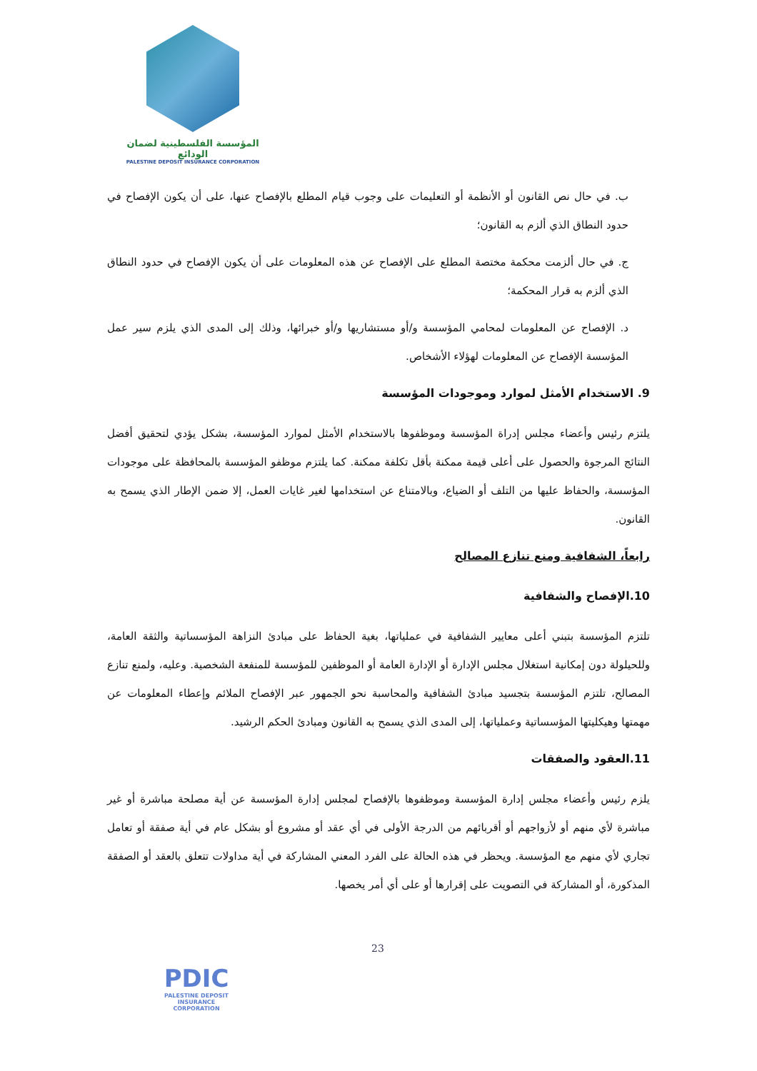المؤسسة الفلسطينية لضمان الودائع
PALESTINE DEPOSIT INSURANCE CORPORATION
ب. في حال نص القانون أو الأنظمة أو التعليمات على وجوب قيام المطلع بالإفصاح عنها، على أن يكون الإفصاح في حدود النطاق الذي ألزم به القانون؛
ج. في حال ألزمت محكمة مختصة المطلع على الإفصاح عن هذه المعلومات على أن يكون الإفصاح في حدود النطاق الذي ألزم به قرار المحكمة؛
د. الإفصاح عن المعلومات لمحامي المؤسسة و/أو مستشاريها و/أو خبرائها، وذلك إلى المدى الذي يلزم سير عمل المؤسسة الإفصاح عن المعلومات لهؤلاء الأشخاص.
9. الاستخدام الأمثل لموارد وموجودات المؤسسة
يلتزم رئيس وأعضاء مجلس إدراة المؤسسة وموظفوها بالاستخدام الأمثل لموارد المؤسسة، بشكل يؤدي لتحقيق أفضل النتائج المرجوة والحصول على أعلى قيمة ممكنة بأقل تكلفة ممكنة. كما يلتزم موظفو المؤسسة بالمحافظة على موجودات المؤسسة، والحفاظ عليها من التلف أو الضياع، وبالامتناع عن استخدامها لغير غايات العمل، إلا ضمن الإطار الذي يسمح به القانون.
رابعاً، الشفافية ومنع تنازع المصالح
10.الإفصاح والشفافية
تلتزم المؤسسة بتبني أعلى معايير الشفافية في عملياتها، بغية الحفاظ على مبادئ النزاهة المؤسساتية والثقة العامة، وللحيلولة دون إمكانية استغلال مجلس الإدارة أو الإدارة العامة أو الموظفين للمؤسسة للمنفعة الشخصية. وعليه، ولمنع تنازع المصالح، تلتزم المؤسسة بتجسيد مبادئ الشفافية والمحاسبة نحو الجمهور عبر الإفصاح الملائم وإعطاء المعلومات عن مهمتها وهيكليتها المؤسساتية وعملياتها، إلى المدى الذي يسمح به القانون ومبادئ الحكم الرشيد.
11.العقود والصفقات
يلزم رئيس وأعضاء مجلس إدارة المؤسسة وموظفوها بالإفصاح لمجلس إدارة المؤسسة عن أية مصلحة مباشرة أو غير مباشرة لأي منهم أو لأزواجهم أو أقربائهم من الدرجة الأولى في أي عقد أو مشروع أو بشكل عام في أية صفقة أو تعامل تجاري لأي منهم مع المؤسسة. ويحظر في هذه الحالة على الفرد المعني المشاركة في أية مداولات تتعلق بالعقد أو الصفقة المذكورة، أو المشاركة في التصويت على إقرارها أو على أي أمر يخصها.
PDIC
PALESTINE DEPOSIT INSURANCE CORPORATION
23